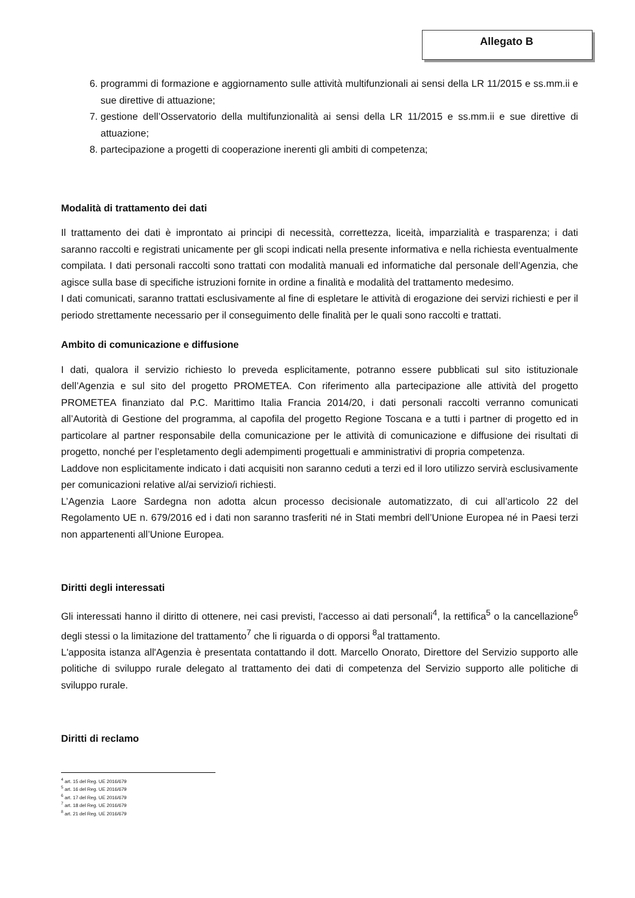Allegato B
6. programmi di formazione e aggiornamento sulle attività multifunzionali ai sensi della LR 11/2015 e ss.mm.ii e sue direttive di attuazione;
7. gestione dell’Osservatorio della multifunzionalità ai sensi della LR 11/2015 e ss.mm.ii e sue direttive di attuazione;
8. partecipazione a progetti di cooperazione inerenti gli ambiti di competenza;
Modalità di trattamento dei dati
Il trattamento dei dati è improntato ai principi di necessità, correttezza, liceità, imparzialità e trasparenza; i dati saranno raccolti e registrati unicamente per gli scopi indicati nella presente informativa e nella richiesta eventualmente compilata. I dati personali raccolti sono trattati con modalità manuali ed informatiche dal personale dell’Agenzia, che agisce sulla base di specifiche istruzioni fornite in ordine a finalità e modalità del trattamento medesimo.
I dati comunicati, saranno trattati esclusivamente al fine di espletare le attività di erogazione dei servizi richiesti e per il periodo strettamente necessario per il conseguimento delle finalità per le quali sono raccolti e trattati.
Ambito di comunicazione e diffusione
I dati, qualora il servizio richiesto lo preveda esplicitamente, potranno essere pubblicati sul sito istituzionale dell’Agenzia e sul sito del progetto PROMETEA. Con riferimento alla partecipazione alle attività del progetto PROMETEA finanziato dal P.C. Marittimo Italia Francia 2014/20, i dati personali raccolti verranno comunicati all’Autorità di Gestione del programma, al capofila del progetto Regione Toscana e a tutti i partner di progetto ed in particolare al partner responsabile della comunicazione per le attività di comunicazione e diffusione dei risultati di progetto, nonché per l’espletamento degli adempimenti progettuali e amministrativi di propria competenza.
Laddove non esplicitamente indicato i dati acquisiti non saranno ceduti a terzi ed il loro utilizzo servirà esclusivamente per comunicazioni relative al/ai servizio/i richiesti.
L’Agenzia Laore Sardegna non adotta alcun processo decisionale automatizzato, di cui all’articolo 22 del Regolamento UE n. 679/2016 ed i dati non saranno trasferiti né in Stati membri dell’Unione Europea né in Paesi terzi non appartenenti all’Unione Europea.
Diritti degli interessati
Gli interessati hanno il diritto di ottenere, nei casi previsti, l'accesso ai dati personali<sup>4</sup>, la rettifica<sup>5</sup> o la cancellazione<sup>6</sup> degli stessi o la limitazione del trattamento<sup>7</sup> che li riguarda o di opporsi <sup>8</sup>al trattamento.
L'apposita istanza all'Agenzia è presentata contattando il dott. Marcello Onorato, Direttore del Servizio supporto alle politiche di sviluppo rurale delegato al trattamento dei dati di competenza del Servizio supporto alle politiche di sviluppo rurale.
Diritti di reclamo
<sup>4</sup> art. 15 del Reg. UE 2016/679
<sup>5</sup> art. 16 del Reg. UE 2016/679
<sup>6</sup> art. 17 del Reg. UE 2016/679
<sup>7</sup> art. 18 del Reg. UE 2016/679
<sup>8</sup> art. 21 del Reg. UE 2016/679